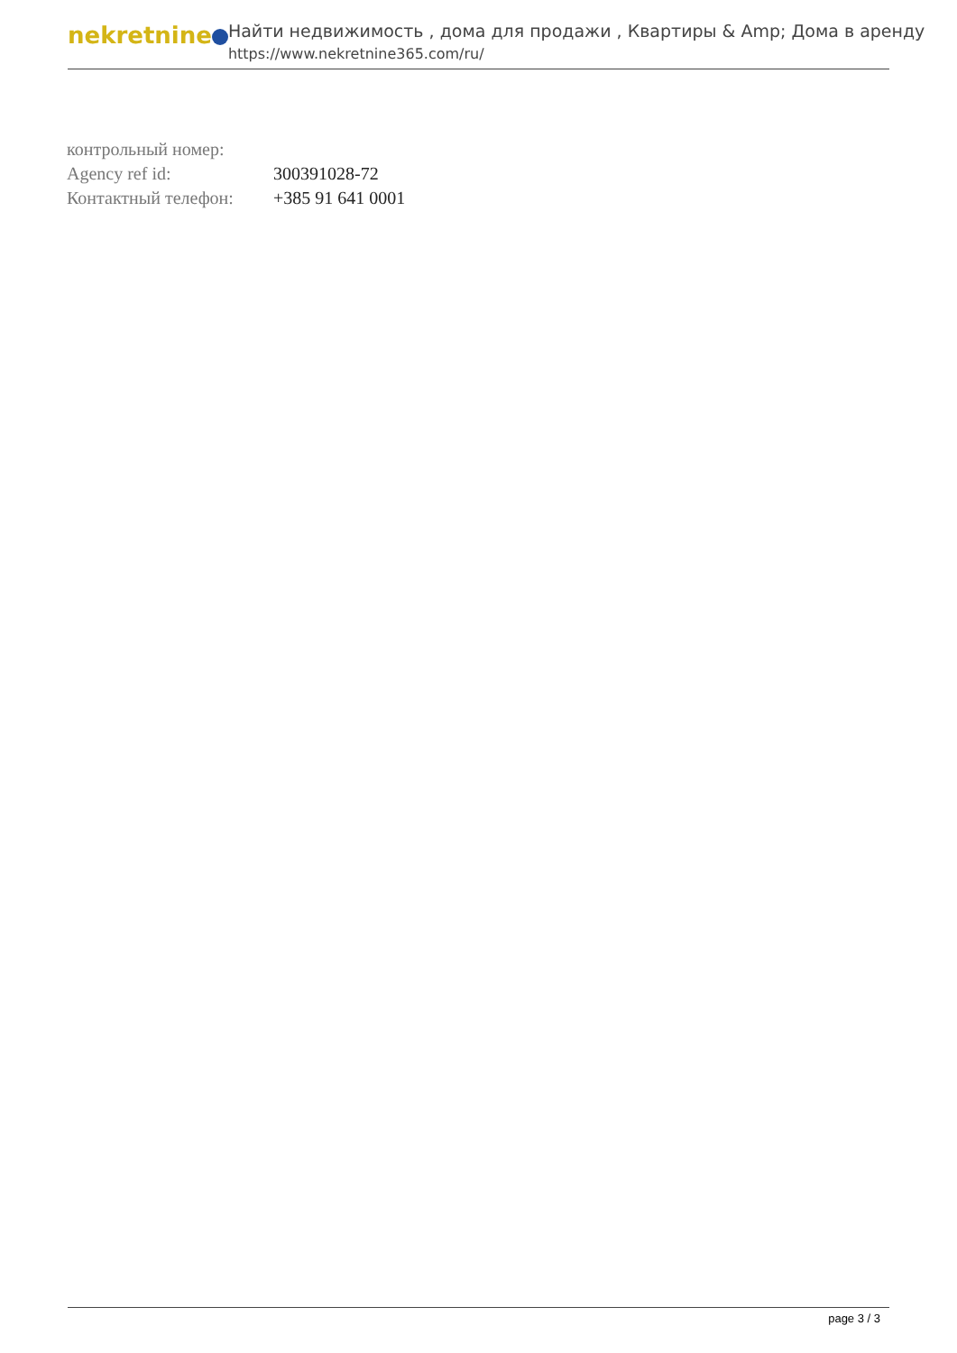nekretnine
Найти недвижимость , дома для продажи , Квартиры & Amp; Дома в аренду
https://www.nekretnine365.com/ru/
| контрольный номер: | |
| Agency ref id: | 300391028-72 |
| Контактный телефон: | +385 91 641 0001 |
page 3 / 3